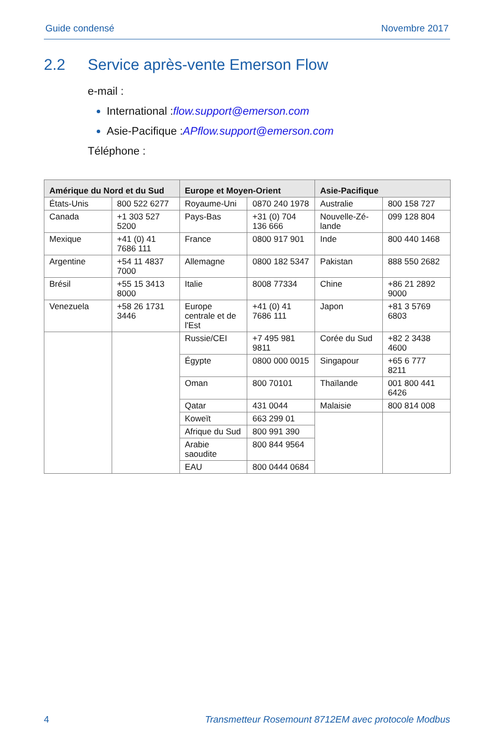Guide condensé Novembre 2017
2.2 Service après-vente Emerson Flow
e-mail :
International :flow.support@emerson.com
Asie-Pacifique :APflow.support@emerson.com
Téléphone :
| Amérique du Nord et du Sud | | Europe et Moyen-Orient | | Asie-Pacifique | |
| --- | --- | --- | --- | --- | --- |
| États-Unis | 800 522 6277 | Royaume-Uni | 0870 240 1978 | Australie | 800 158 727 |
| Canada | +1 303 527 5200 | Pays-Bas | +31 (0) 704 136 666 | Nouvelle-Zé-lande | 099 128 804 |
| Mexique | +41 (0) 41 7686 111 | France | 0800 917 901 | Inde | 800 440 1468 |
| Argentine | +54 11 4837 7000 | Allemagne | 0800 182 5347 | Pakistan | 888 550 2682 |
| Brésil | +55 15 3413 8000 | Italie | 8008 77334 | Chine | +86 21 2892 9000 |
| Venezuela | +58 26 1731 3446 | Europe centrale et de l'Est | +41 (0) 41 7686 111 | Japon | +81 3 5769 6803 |
| | | Russie/CEI | +7 495 981 9811 | Corée du Sud | +82 2 3438 4600 |
| | | Égypte | 0800 000 0015 | Singapour | +65 6 777 8211 |
| | | Oman | 800 70101 | Thaïlande | 001 800 441 6426 |
| | | Qatar | 431 0044 | Malaisie | 800 814 008 |
| | | Koweït | 663 299 01 | | |
| | | Afrique du Sud | 800 991 390 | | |
| | | Arabie saoudite | 800 844 9564 | | |
| | | EAU | 800 0444 0684 | | |
4 Transmetteur Rosemount 8712EM avec protocole Modbus